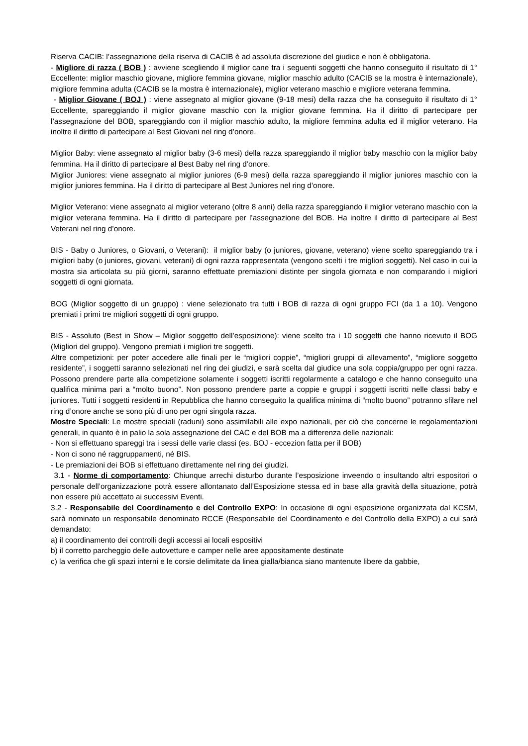Riserva CACIB: l’assegnazione della riserva di CACIB è ad assoluta discrezione del giudice e non è obbligatoria.
- Migliore di razza ( BOB ) : avviene scegliendo il miglior cane tra i seguenti soggetti che hanno conseguito il risultato di 1° Eccellente: miglior maschio giovane, migliore femmina giovane, miglior maschio adulto (CACIB se la mostra è internazionale), migliore femmina adulta (CACIB se la mostra è internazionale), miglior veterano maschio e migliore veterana femmina.
- Miglior Giovane ( BOJ ) : viene assegnato al miglior giovane (9-18 mesi) della razza che ha conseguito il risultato di 1° Eccellente, spareggiando il miglior giovane maschio con la miglior giovane femmina. Ha il diritto di partecipare per l’assegnazione del BOB, spareggiando con il miglior maschio adulto, la migliore femmina adulta ed il miglior veterano. Ha inoltre il diritto di partecipare al Best Giovani nel ring d’onore.
Miglior Baby: viene assegnato al miglior baby (3-6 mesi) della razza spareggiando il miglior baby maschio con la miglior baby femmina. Ha il diritto di partecipare al Best Baby nel ring d’onore.
Miglior Juniores: viene assegnato al miglior juniores (6-9 mesi) della razza spareggiando il miglior juniores maschio con la miglior juniores femmina. Ha il diritto di partecipare al Best Juniores nel ring d’onore.
Miglior Veterano: viene assegnato al miglior veterano (oltre 8 anni) della razza spareggiando il miglior veterano maschio con la miglior veterana femmina. Ha il diritto di partecipare per l’assegnazione del BOB. Ha inoltre il diritto di partecipare al Best Veterani nel ring d’onore.
BIS - Baby o Juniores, o Giovani, o Veterani): il miglior baby (o juniores, giovane, veterano) viene scelto spareggiando tra i migliori baby (o juniores, giovani, veterani) di ogni razza rappresentata (vengono scelti i tre migliori soggetti). Nel caso in cui la mostra sia articolata su più giorni, saranno effettuate premiazioni distinte per singola giornata e non comparando i migliori soggetti di ogni giornata.
BOG (Miglior soggetto di un gruppo) : viene selezionato tra tutti i BOB di razza di ogni gruppo FCI (da 1 a 10). Vengono premiati i primi tre migliori soggetti di ogni gruppo.
BIS - Assoluto (Best in Show – Miglior soggetto dell’esposizione): viene scelto tra i 10 soggetti che hanno ricevuto il BOG (Migliori del gruppo). Vengono premiati i migliori tre soggetti.
Altre competizioni: per poter accedere alle finali per le “migliori coppie”, “migliori gruppi di allevamento”, “migliore soggetto residente”, i soggetti saranno selezionati nel ring dei giudizi, e sarà scelta dal giudice una sola coppia/gruppo per ogni razza. Possono prendere parte alla competizione solamente i soggetti iscritti regolarmente a catalogo e che hanno conseguito una qualifica minima pari a “molto buono”. Non possono prendere parte a coppie e gruppi i soggetti iscritti nelle classi baby e juniores. Tutti i soggetti residenti in Repubblica che hanno conseguito la qualifica minima di “molto buono” potranno sfilare nel ring d’onore anche se sono più di uno per ogni singola razza.
Mostre Speciali: Le mostre speciali (raduni) sono assimilabili alle expo nazionali, per ciò che concerne le regolamentazioni generali, in quanto è in palio la sola assegnazione del CAC e del BOB ma a differenza delle nazionali:
- Non si effettuano spareggi tra i sessi delle varie classi (es. BOJ - eccezion fatta per il BOB)
- Non ci sono né raggruppamenti, né BIS.
- Le premiazioni dei BOB si effettuano direttamente nel ring dei giudizi.
3.1 - Norme di comportamento: Chiunque arrechi disturbo durante l’esposizione inveendo o insultando altri espositori o personale dell’organizzazione potrà essere allontanato dall’Esposizione stessa ed in base alla gravità della situazione, potrà non essere più accettato ai successivi Eventi.
3.2 - Responsabile del Coordinamento e del Controllo EXPO: In occasione di ogni esposizione organizzata dal KCSM, sarà nominato un responsabile denominato RCCE (Responsabile del Coordinamento e del Controllo della EXPO) a cui sarà demandato:
a) il coordinamento dei controlli degli accessi ai locali espositivi
b) il corretto parcheggio delle autovetture e camper nelle aree appositamente destinate
c) la verifica che gli spazi interni e le corsie delimitate da linea gialla/bianca siano mantenute libere da gabbie,